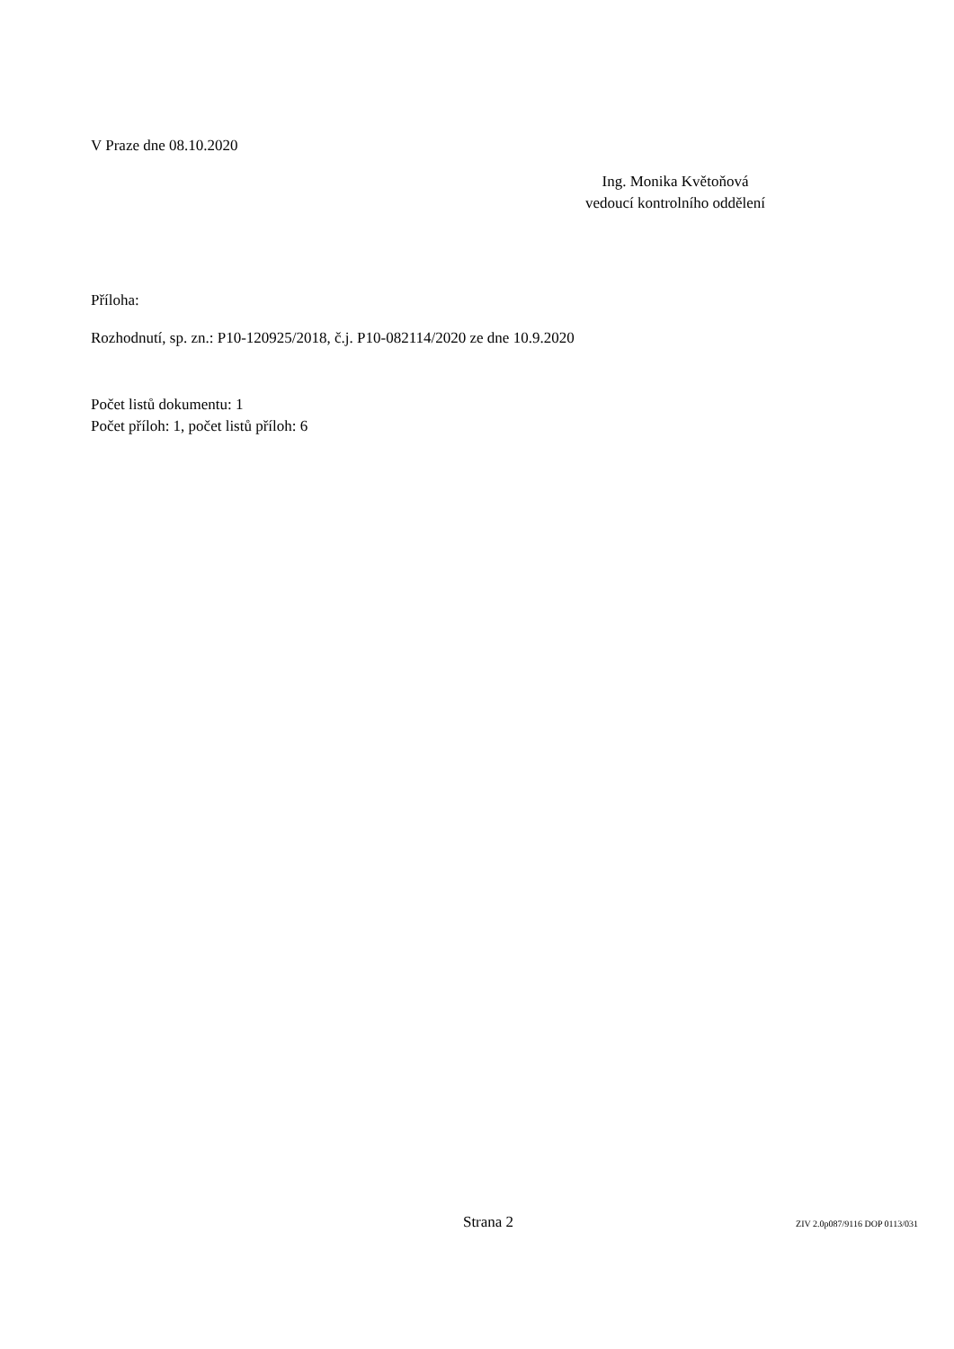V Praze dne 08.10.2020
Ing. Monika Květoňová
vedoucí kontrolního oddělení
Příloha:
Rozhodnutí, sp. zn.: P10-120925/2018, č.j. P10-082114/2020 ze dne 10.9.2020
Počet listů dokumentu: 1
Počet příloh: 1, počet listů příloh: 6
Strana 2 ZIV 2.0p087/9116 DOP 0113/031